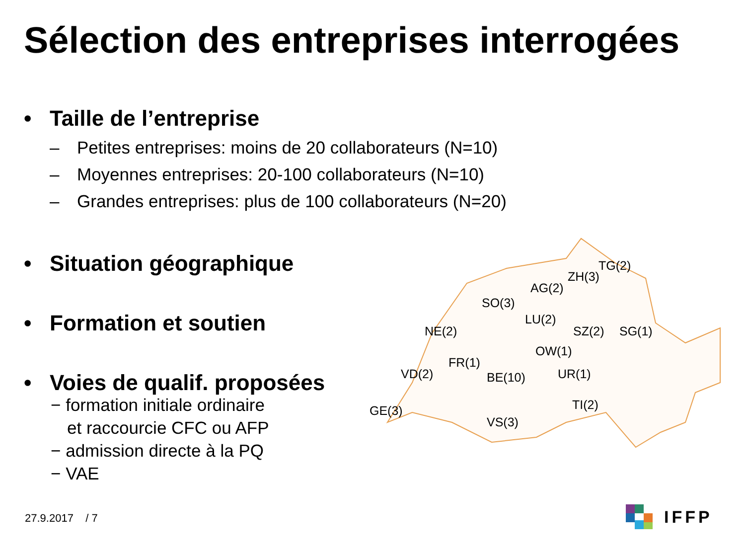Sélection des entreprises interrogées
• Taille de l’entreprise
– Petites entreprises: moins de 20 collaborateurs (N=10)
– Moyennes entreprises: 20-100 collaborateurs (N=10)
– Grandes entreprises: plus de 100 collaborateurs (N=20)
• Situation géographique
• Formation et soutien
• Voies de qualif. proposées
− formation initiale ordinaire
et raccourcie CFC ou AFP
− admission directe à la PQ
− VAE
TG(2)
ZH(3)
AG(2)
SO(3)
LU(2)
NE(2) SZ(2) SG(1)
OW(1)
FR(1)
VD(2) BE(10) UR(1)
TI(2) GE(3)
VS(3)
27.9.2017 / 7
IFFP